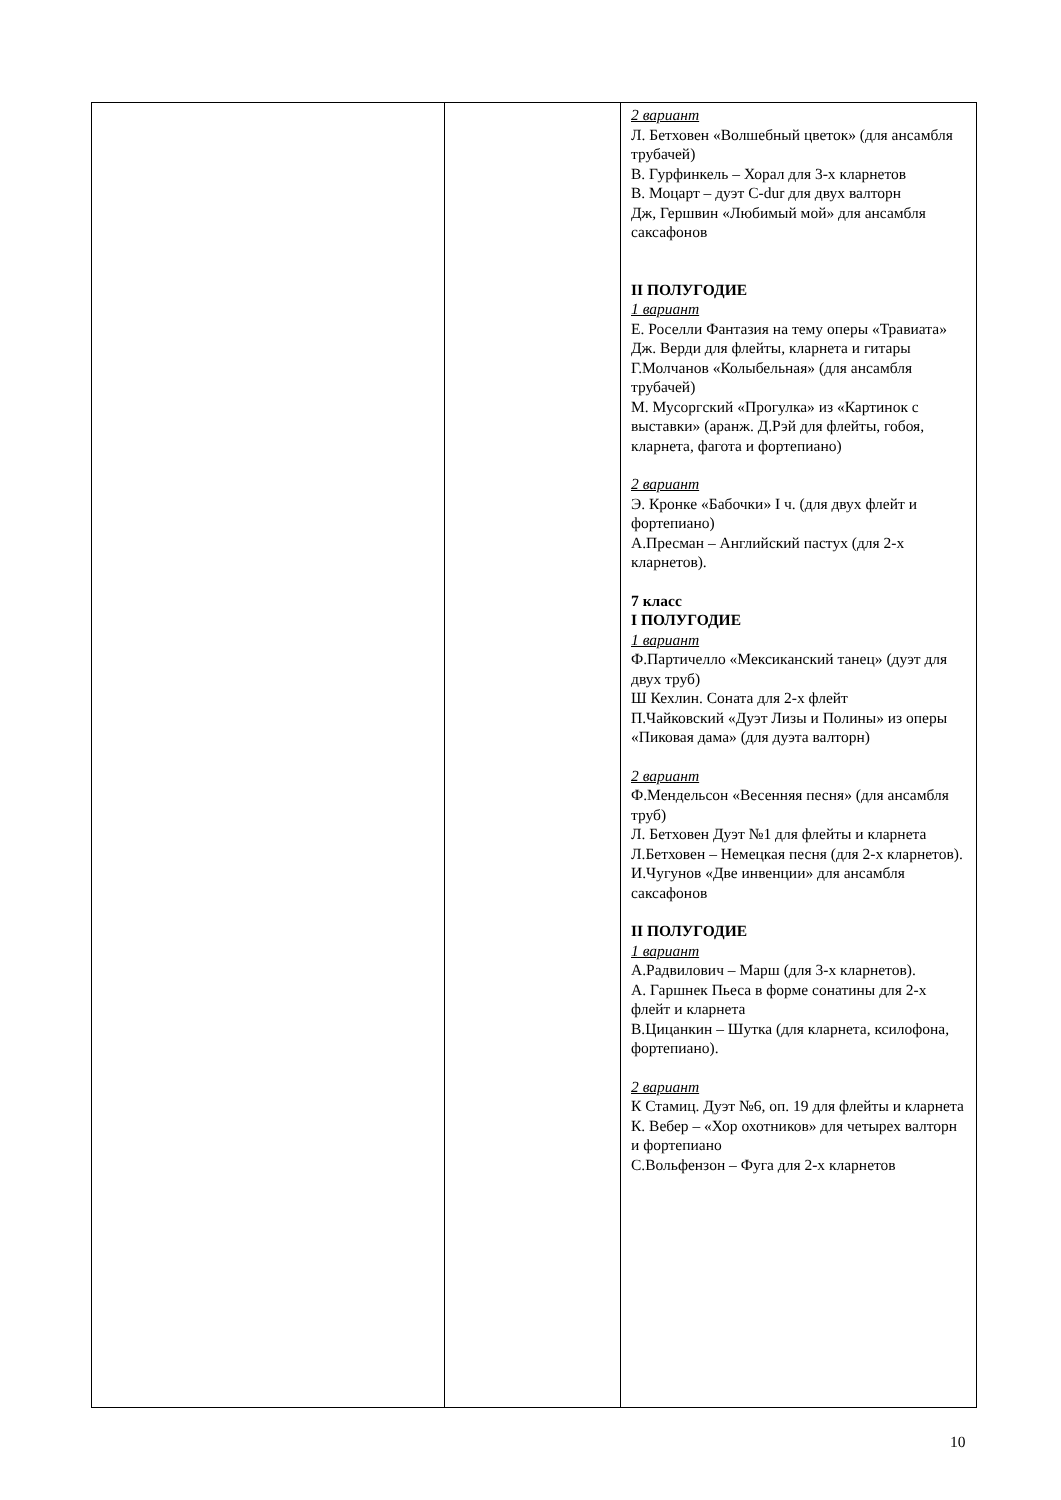| | | 2 вариант Л. Бетховен «Волшебный цветок» (для ансамбля трубачей) В. Гурфинкель – Хорал для 3-х кларнетов В. Моцарт – дуэт C-dur для двух валторн Дж, Гершвин «Любимый мой» для ансамбля саксафонов II ПОЛУГОДИЕ 1 вариант Е. Роселли Фантазия на тему оперы «Травиата» Дж. Верди для флейты, кларнета и гитары Г.Молчанов «Колыбельная» (для ансамбля трубачей) М. Мусоргский «Прогулка» из «Картинок с выставки» (аранж. Д.Рэй для флейты, гобоя, кларнета, фагота и фортепиано) 2 вариант Э. Кронке «Бабочки» I ч. (для двух флейт и фортепиано) А.Пресман – Английский пастух (для 2-х кларнетов). 7 класс I ПОЛУГОДИЕ 1 вариант Ф.Партичелло «Мексиканский танец» (дуэт для двух труб) Ш Кехлин. Соната для 2-х флейт П.Чайковский «Дуэт Лизы и Полины» из оперы «Пиковая дама» (для дуэта валторн) 2 вариант Ф.Мендельсон «Весенняя песня» (для ансамбля труб) Л. Бетховен Дуэт №1 для флейты и кларнета Л.Бетховен – Немецкая песня (для 2-х кларнетов). И.Чугунов «Две инвенции» для ансамбля саксафонов II ПОЛУГОДИЕ 1 вариант А.Радвилович – Марш (для 3-х кларнетов). А. Гаршнек Пьеса в форме сонатины для 2-х флейт и кларнета В.Цицанкин – Шутка (для кларнета, ксилофона, фортепиано). 2 вариант К Стамиц. Дуэт №6, оп. 19 для флейты и кларнета К. Вебер – «Хор охотников» для четырех валторн и фортепиано С.Вольфензон – Фуга для 2-х кларнетов |
10